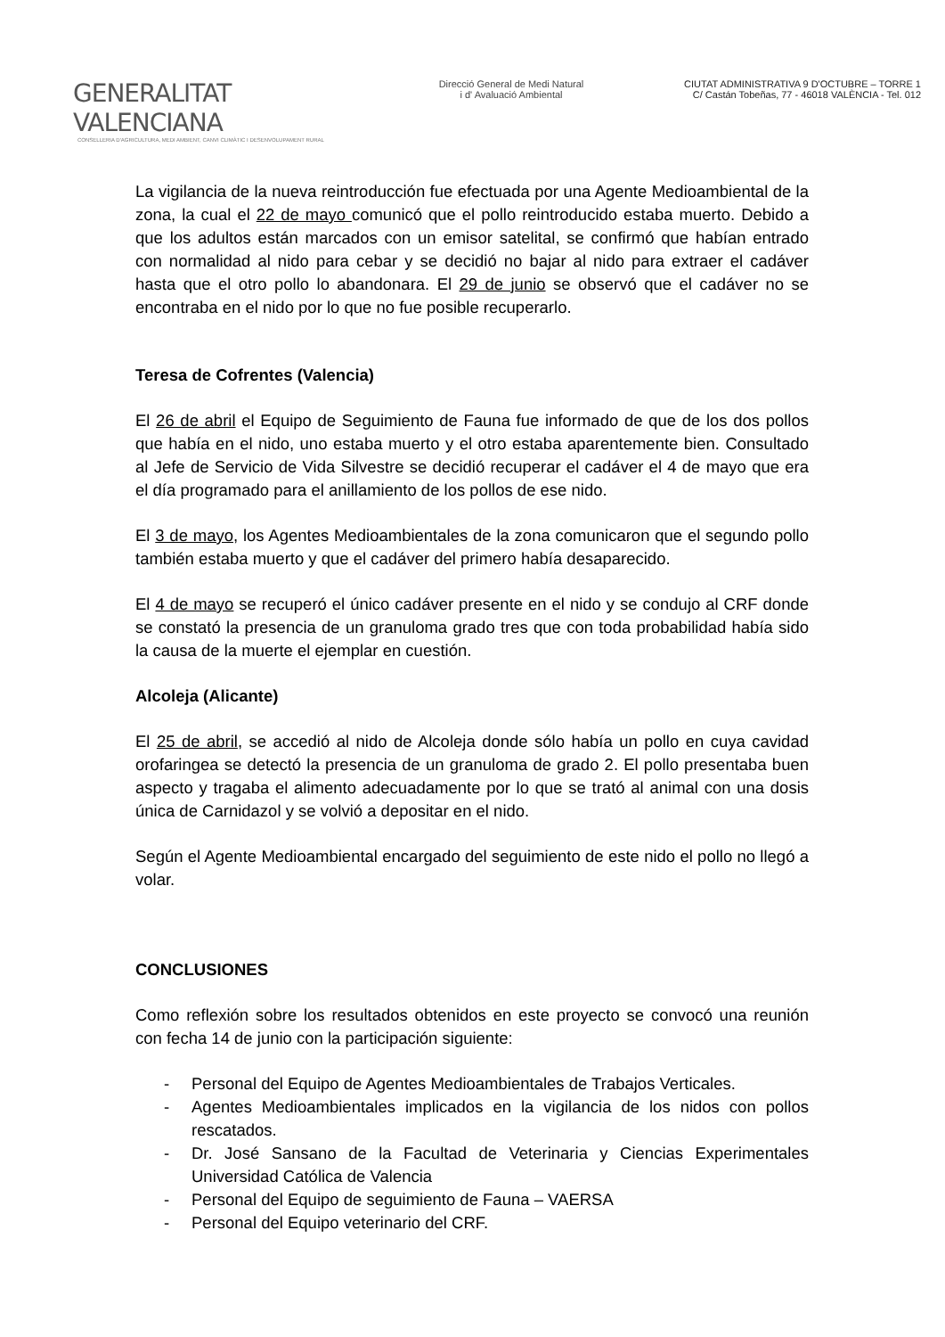GENERALITAT VALENCIANA
CONSELLERIA D'AGRICULTURA, MEDI AMBIENT, CANVI CLIMÀTIC I DESENVOLUPAMENT RURAL
Direcció General de Medi Natural
i d' Avaluació Ambiental
CIUTAT ADMINISTRATIVA 9 D'OCTUBRE – TORRE 1
C/ Castán Tobeñas, 77 - 46018 VALÈNCIA - Tel. 012
La vigilancia de la nueva reintroducción fue efectuada por una Agente Medioambiental de la zona, la cual el 22 de mayo comunicó que el pollo reintroducido estaba muerto. Debido a que los adultos están marcados con un emisor satelital, se confirmó que habían entrado con normalidad al nido para cebar y se decidió no bajar al nido para extraer el cadáver hasta que el otro pollo lo abandonara. El 29 de junio se observó que el cadáver no se encontraba en el nido por lo que no fue posible recuperarlo.
Teresa de Cofrentes (Valencia)
El 26 de abril el Equipo de Seguimiento de Fauna fue informado de que de los dos pollos que había en el nido, uno estaba muerto y el otro estaba aparentemente bien. Consultado al Jefe de Servicio de Vida Silvestre se decidió recuperar el cadáver el 4 de mayo que era el día programado para el anillamiento de los pollos de ese nido.
El 3 de mayo, los Agentes Medioambientales de la zona comunicaron que el segundo pollo también estaba muerto y que el cadáver del primero había desaparecido.
El 4 de mayo se recuperó el único cadáver presente en el nido y se condujo al CRF donde se constató la presencia de un granuloma grado tres que con toda probabilidad había sido la causa de la muerte el ejemplar en cuestión.
Alcoleja (Alicante)
El 25 de abril, se accedió al nido de Alcoleja donde sólo había un pollo en cuya cavidad orofaringea se detectó la presencia de un granuloma de grado 2. El pollo presentaba buen aspecto y tragaba el alimento adecuadamente por lo que se trató al animal con una dosis única de Carnidazol y se volvió a depositar en el nido.
Según el Agente Medioambiental encargado del seguimiento de este nido el pollo no llegó a volar.
CONCLUSIONES
Como reflexión sobre los resultados obtenidos en este proyecto se convocó una reunión con fecha 14 de junio con la participación siguiente:
- Personal del Equipo de Agentes Medioambientales de Trabajos Verticales.
- Agentes Medioambientales implicados en la vigilancia de los nidos con pollos rescatados.
- Dr. José Sansano de la Facultad de Veterinaria y Ciencias Experimentales Universidad Católica de Valencia
- Personal del Equipo de seguimiento de Fauna – VAERSA
- Personal del Equipo veterinario del CRF.